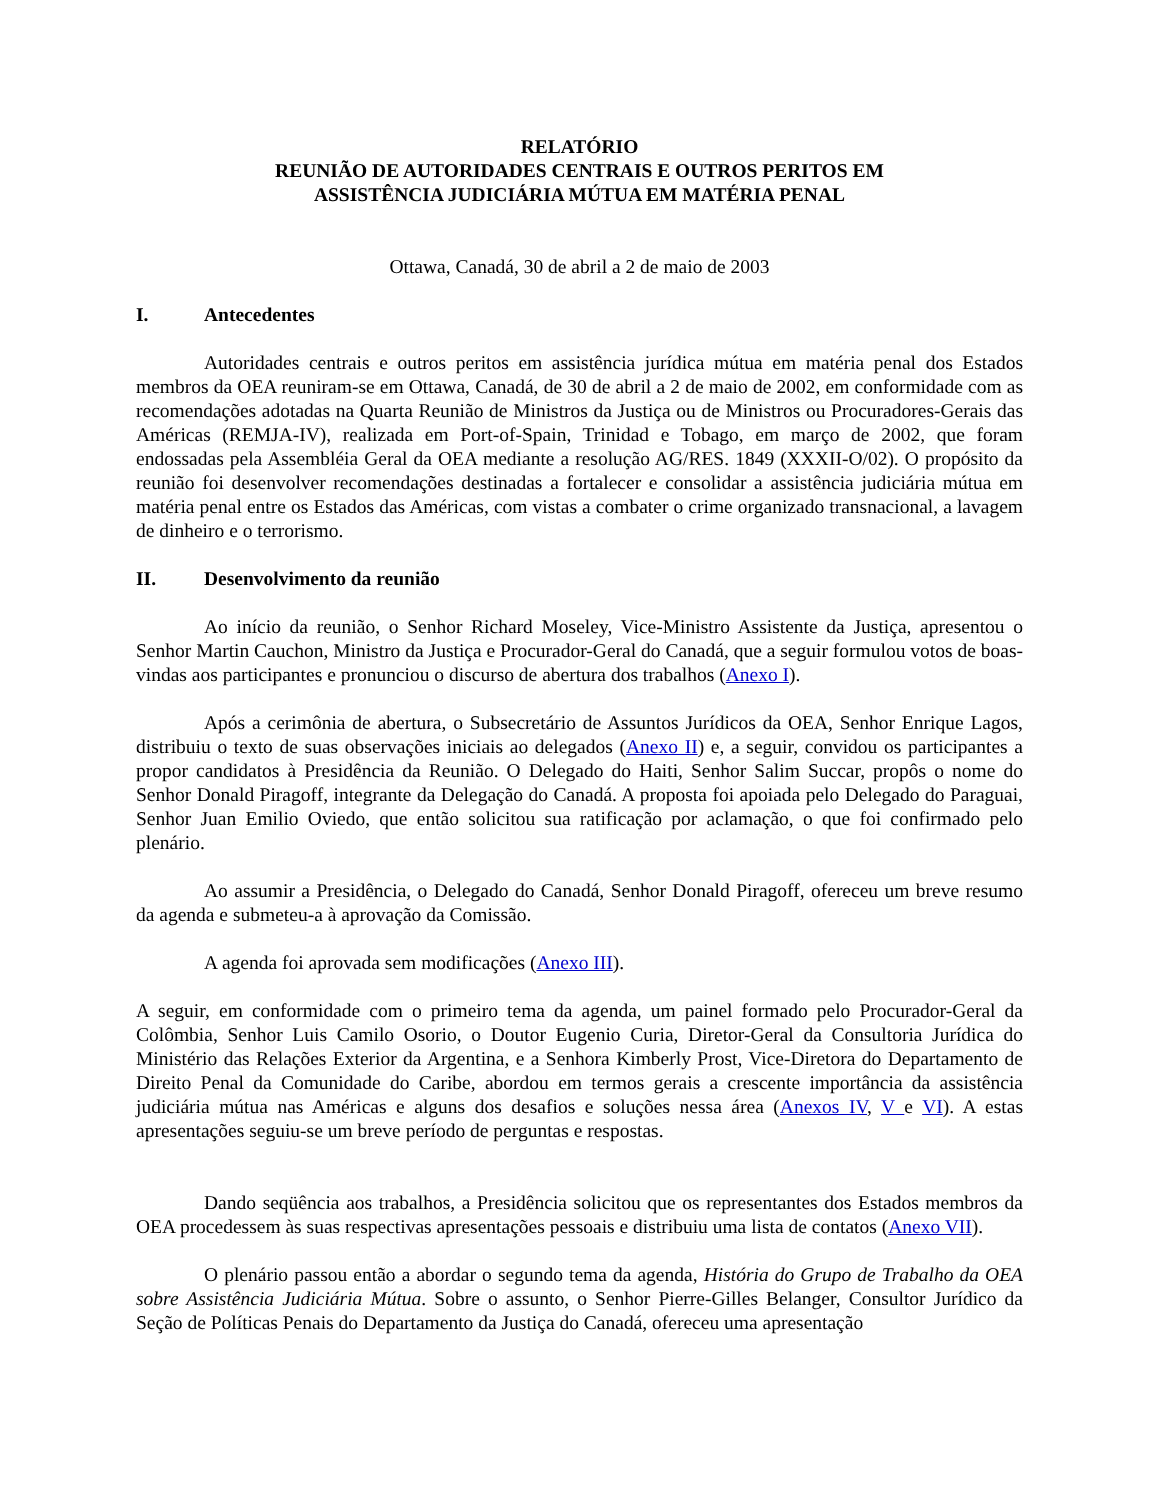RELATÓRIO
REUNIÃO DE AUTORIDADES CENTRAIS E OUTROS PERITOS EM
ASSISTÊNCIA JUDICIÁRIA MÚTUA EM MATÉRIA PENAL
Ottawa, Canadá, 30 de abril a 2 de maio de 2003
I. Antecedentes
Autoridades centrais e outros peritos em assistência jurídica mútua em matéria penal dos Estados membros da OEA reuniram-se em Ottawa, Canadá, de 30 de abril a 2 de maio de 2002, em conformidade com as recomendações adotadas na Quarta Reunião de Ministros da Justiça ou de Ministros ou Procuradores-Gerais das Américas (REMJA-IV), realizada em Port-of-Spain, Trinidad e Tobago, em março de 2002, que foram endossadas pela Assembléia Geral da OEA mediante a resolução AG/RES. 1849 (XXXII-O/02). O propósito da reunião foi desenvolver recomendações destinadas a fortalecer e consolidar a assistência judiciária mútua em matéria penal entre os Estados das Américas, com vistas a combater o crime organizado transnacional, a lavagem de dinheiro e o terrorismo.
II. Desenvolvimento da reunião
Ao início da reunião, o Senhor Richard Moseley, Vice-Ministro Assistente da Justiça, apresentou o Senhor Martin Cauchon, Ministro da Justiça e Procurador-Geral do Canadá, que a seguir formulou votos de boas-vindas aos participantes e pronunciou o discurso de abertura dos trabalhos (Anexo I).
Após a cerimônia de abertura, o Subsecretário de Assuntos Jurídicos da OEA, Senhor Enrique Lagos, distribuiu o texto de suas observações iniciais ao delegados (Anexo II) e, a seguir, convidou os participantes a propor candidatos à Presidência da Reunião. O Delegado do Haiti, Senhor Salim Succar, propôs o nome do Senhor Donald Piragoff, integrante da Delegação do Canadá. A proposta foi apoiada pelo Delegado do Paraguai, Senhor Juan Emilio Oviedo, que então solicitou sua ratificação por aclamação, o que foi confirmado pelo plenário.
Ao assumir a Presidência, o Delegado do Canadá, Senhor Donald Piragoff, ofereceu um breve resumo da agenda e submeteu-a à aprovação da Comissão.
A agenda foi aprovada sem modificações (Anexo III).
A seguir, em conformidade com o primeiro tema da agenda, um painel formado pelo Procurador-Geral da Colômbia, Senhor Luis Camilo Osorio, o Doutor Eugenio Curia, Diretor-Geral da Consultoria Jurídica do Ministério das Relações Exterior da Argentina, e a Senhora Kimberly Prost, Vice-Diretora do Departamento de Direito Penal da Comunidade do Caribe, abordou em termos gerais a crescente importância da assistência judiciária mútua nas Américas e alguns dos desafios e soluções nessa área (Anexos IV, V e VI). A estas apresentações seguiu-se um breve período de perguntas e respostas.
Dando seqüência aos trabalhos, a Presidência solicitou que os representantes dos Estados membros da OEA procedessem às suas respectivas apresentações pessoais e distribuiu uma lista de contatos (Anexo VII).
O plenário passou então a abordar o segundo tema da agenda, História do Grupo de Trabalho da OEA sobre Assistência Judiciária Mútua. Sobre o assunto, o Senhor Pierre-Gilles Belanger, Consultor Jurídico da Seção de Políticas Penais do Departamento da Justiça do Canadá, ofereceu uma apresentação